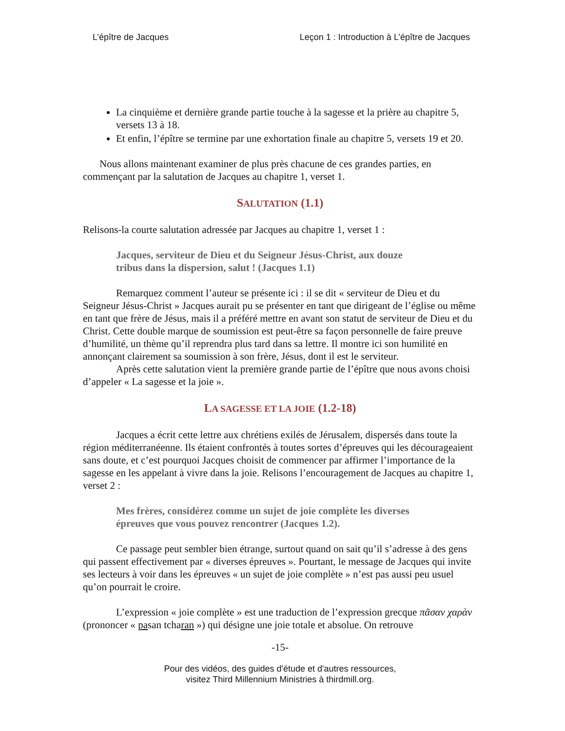L’épître de Jacques Leçon 1 : Introduction à L’épître de Jacques
La cinquième et dernière grande partie touche à la sagesse et la prière au chapitre 5, versets 13 à 18.
Et enfin, l’épître se termine par une exhortation finale au chapitre 5, versets 19 et 20.
Nous allons maintenant examiner de plus près chacune de ces grandes parties, en commençant par la salutation de Jacques au chapitre 1, verset 1.
SALUTATION (1.1)
Relisons-la courte salutation adressée par Jacques au chapitre 1, verset 1 :
Jacques, serviteur de Dieu et du Seigneur Jésus-Christ, aux douze tribus dans la dispersion, salut ! (Jacques 1.1)
Remarquez comment l’auteur se présente ici : il se dit « serviteur de Dieu et du Seigneur Jésus-Christ » Jacques aurait pu se présenter en tant que dirigeant de l’église ou même en tant que frère de Jésus, mais il a préféré mettre en avant son statut de serviteur de Dieu et du Christ. Cette double marque de soumission est peut-être sa façon personnelle de faire preuve d’humilité, un thème qu’il reprendra plus tard dans sa lettre. Il montre ici son humilité en annonçant clairement sa soumission à son frère, Jésus, dont il est le serviteur.
Après cette salutation vient la première grande partie de l’épître que nous avons choisi d’appeler « La sagesse et la joie ».
LA SAGESSE ET LA JOIE (1.2-18)
Jacques a écrit cette lettre aux chrétiens exilés de Jérusalem, dispersés dans toute la région méditerranéenne. Ils étaient confrontés à toutes sortes d’épreuves qui les décourageaient sans doute, et c’est pourquoi Jacques choisit de commencer par affirmer l’importance de la sagesse en les appelant à vivre dans la joie. Relisons l’encouragement de Jacques au chapitre 1, verset 2 :
Mes frères, considérez comme un sujet de joie complète les diverses épreuves que vous pouvez rencontrer (Jacques 1.2).
Ce passage peut sembler bien étrange, surtout quand on sait qu’il s’adresse à des gens qui passent effectivement par « diverses épreuves ». Pourtant, le message de Jacques qui invite ses lecteurs à voir dans les épreuves « un sujet de joie complète » n’est pas aussi peu usuel qu’on pourrait le croire.
L’expression « joie complète » est une traduction de l’expression grecque πᾶσαν χαρὰν (prononcer « pasan tcharan ») qui désigne une joie totale et absolue. On retrouve
-15-
Pour des vidéos, des guides d'étude et d'autres ressources,
visitez Third Millennium Ministries à thirdmill.org.